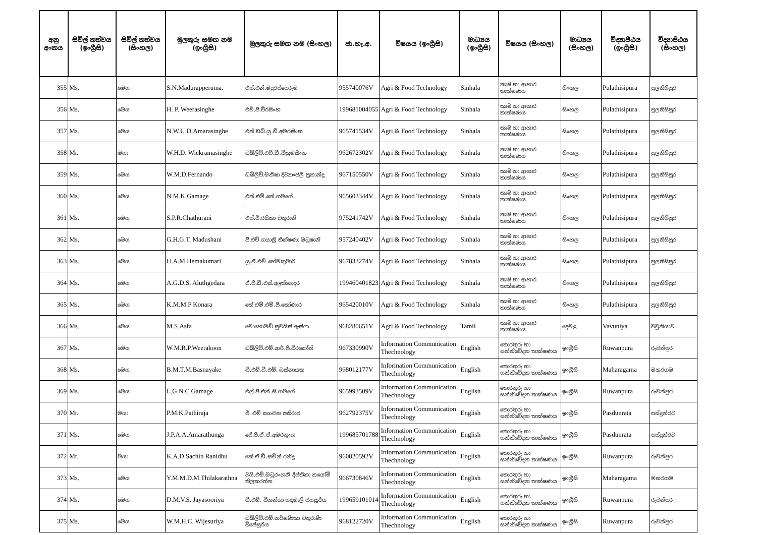| අනු අංකය | සිවිල් තත්වය (ඉංග්‍රීසි) | සිවිල් තත්වය (සිංහල) | මුලකුරු සමඟ නම (ඉංග්‍රීසි) | මුලකුරු සමඟ නම (සිංහල) | ජා.හැ.අ. | විෂයය (ඉංග්‍රීසි) | මාධ්‍යය (ඉංග්‍රීසි) | විෂයය (සිංහල) | මාධ්‍යය (සිංහල) | විද්‍යාපීඨය (ඉංග්‍රීසි) | විද්‍යාපීඨය (සිංහල) |
| --- | --- | --- | --- | --- | --- | --- | --- | --- | --- | --- | --- |
| 355 | Ms. | මෙය | S.N.Madurapperuma. | එස්.එන්.මදුරප්පෙරුම | 955740076V | Agri & Food Technology | Sinhala | කෘෂි හා ආහාර තාක්ෂණය | සිංහල | Pulathisipura | පුලතිසිපුර |
| 356 | Ms. | මෙය | H. P. Weerasinghe | එච්.පී.වීරසිංහ | 199681004055 | Agri & Food Technology | Sinhala | කෘෂි හා ආහාර තාක්ෂණය | සිංහල | Pulathisipura | පුලතිසිපුර |
| 357 | Ms. | මෙය | N.W.U.D.Amarasinghe | එන්.ඩබ්.යූ.ඩී.අමරසිංහ | 965741534V | Agri & Food Technology | Sinhala | කෘෂි හා ආහාර තාක්ෂණය | සිංහල | Pulathisipura | පුලතිසිපුර |
| 358 | Mr. | මයා | W.H.D. Wickramasinghe | ඩබ්ලිව්.එච්.ඩී.වික්‍රමසිංහ | 962672302V | Agri & Food Technology | Sinhala | කෘෂි හා ආහාර තාක්ෂණය | සිංහල | Pulathisipura | පුලතිසිපුර |
| 359 | Ms. | මෙය | W.M.D.Fernando | ඩබ්ලිව්.මනීෂා දිව්‍යාංජලී ප්‍රනාන්දු | 967150550V | Agri & Food Technology | Sinhala | කෘෂි හා ආහාර තාක්ෂණය | සිංහල | Pulathisipura | පුලතිසිපුර |
| 360 | Ms. | මෙය | N.M.K.Gamage | එන්.එම්.කේ.ගමගේ | 965603344V | Agri & Food Technology | Sinhala | කෘෂි හා ආහාර තාක්ෂණය | සිංහල | Pulathisipura | පුලතිසිපුර |
| 361 | Ms. | මෙය | S.P.R.Chathurani | එස්.පී.රසිකා චතුරානි | 975241742V | Agri & Food Technology | Sinhala | කෘෂි හා ආහාර තාක්ෂණය | සිංහල | Pulathisipura | පුලතිසිපුර |
| 362 | Ms. | මෙය | G.H.G.T. Madushani | ජී.එච්.ගයාත්‍රි තීක්ෂණා මධුෂානි | 957240402V | Agri & Food Technology | Sinhala | කෘෂි හා ආහාර තාක්ෂණය | සිංහල | Pulathisipura | පුලතිසිපුර |
| 363 | Ms. | මෙය | U.A.M.Hemakumari | යූ.ඒ.එම්.හේමකුමාරි | 967833274V | Agri & Food Technology | Sinhala | කෘෂි හා ආහාර තාක්ෂණය | සිංහල | Pulathisipura | පුලතිසිපුර |
| 364 | Ms. | මෙය | A.G.D.S. Aluthgedara | ඒ.ජී.ඩී.එස්.අලුත්ගෙදර | 199460401823 | Agri & Food Technology | Sinhala | කෘෂි හා ආහාර තාක්ෂණය | සිංහල | Pulathisipura | පුලතිසිපුර |
| 365 | Ms. | මෙය | K.M.M.P Konara | කේ.එම්.එම්.පී.කෝණාර | 965420010V | Agri & Food Technology | Sinhala | කෘෂි හා ආහාර තාක්ෂණය | සිංහල | Pulathisipura | පුලතිසිපුර |
| 366 | Ms. | මෙය | M.S.Asfa | මොහොමඩ් සුවයිස් ඇස්ෆා | 968280651V | Agri & Food Technology | Tamil | කෘෂි හා ආහාර තාක්ෂණය | දෙමළ | Vavuniya | වවුනියාව |
| 367 | Ms. | මෙය | W.M.R.P.Weerakoon | ඩබ්ලිව්.එම්.ආර්.පී.වීරකෝන් | 967330990V | Information Communication Thechnology | English | තොරතුරු හා සන්නිවේදන තාක්ෂණය | ඉංග්‍රීසි | Ruwanpura | රුවන්පුර |
| 368 | Ms. | මෙය | B.M.T.M.Basnayake | බී.එම්.ටී.එම්. බස්නායක | 968012177V | Information Communication Thechnology | English | තොරතුරු හා සන්නිවේදන තාක්ෂණය | ඉංග්‍රීසි | Maharagama | මහරගම |
| 369 | Ms. | මෙය | L.G.N.C.Gamage | එල්.ජී.එන්.සී.ගමගේ | 965993509V | Information Communication Thechnology | English | තොරතුරු හා සන්නිවේදන තාක්ෂණය | ඉංග්‍රීසි | Ruwanpura | රුවන්පුර |
| 370 | Mr. | මයා | P.M.K.Pathiraja | පී. එම් කාංචන පතිරාජ | 962792375V | Information Communication Thechnology | English | තොරතුරු හා සන්නිවේදන තාක්ෂණය | ඉංග්‍රීසි | Pasdunrata | පස්දුන්රට |
| 371 | Ms. | මෙය | J.P.A.A.Amarathunga | ජේ.පී.ඒ.ඒ.අමරතුංග | 199685701788 | Information Communication Thechnology | English | තොරතුරු හා සන්නිවේදන තාක්ෂණය | ඉංග්‍රීසි | Pasdunrata | පස්දුන්රට |
| 372 | Mr. | මයා | K.A.D.Sachin Ranidhu | කේ.ඒ.ඩී.සචින් රනිදු | 960820592V | Information Communication Thechnology | English | තොරතුරු හා සන්නිවේදන තාක්ෂණය | ඉංග්‍රීසි | Ruwanpura | රුවන්පුර |
| 373 | Ms. | මෙය | Y.M.M.D.M.Thilakarathna | වයි.එම්.මධුරංගනී දීප්තිකා නයෝමි තිලකරත්න | 966730846V | Information Communication Thechnology | English | තොරතුරු හා සන්නිවේදන තාක්ෂණය | ඉංග්‍රීසි | Maharagama | මහරගම |
| 374 | Ms. | මෙය | D.M.V.S. Jayasooriya | ඩී.එම්. විහන්ගා සඳමාලි ජයසූරිය | 199659101014 | Information Communication Thechnology | English | තොරතුරු හා සන්නිවේදන තාක්ෂණය | ඉංග්‍රීසි | Ruwanpura | රුවන්පුර |
| 375 | Ms. | මෙය | W.M.H.C. Wijesuriya | ඩබ්ලිව්.එම්.හර්ෂණිකා චතුරාණි විජේසූරිය | 968122720V | Information Communication Thechnology | English | තොරතුරු හා සන්නිවේදන තාක්ෂණය | ඉංග්‍රීසි | Ruwanpura | රුවන්පුර |